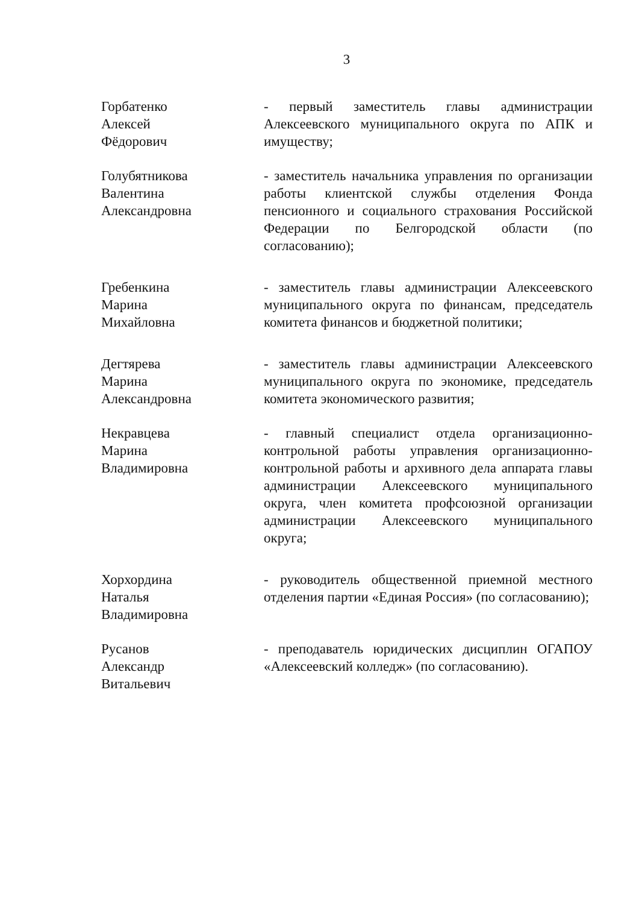3
Горбатенко
Алексей
Фёдорович
- первый заместитель главы администрации Алексеевского муниципального округа по АПК и имуществу;
Голубятникова
Валентина
Александровна
- заместитель начальника управления по организации работы клиентской службы отделения Фонда пенсионного и социального страхования Российской Федерации по Белгородской области (по согласованию);
Гребенкина
Марина
Михайловна
- заместитель главы администрации Алексеевского муниципального округа по финансам, председатель комитета финансов и бюджетной политики;
Дегтярева
Марина
Александровна
- заместитель главы администрации Алексеевского муниципального округа по экономике, председатель комитета экономического развития;
Некравцева
Марина
Владимировна
- главный специалист отдела организационно-контрольной работы управления организационно-контрольной работы и архивного дела аппарата главы администрации Алексеевского муниципального округа, член комитета профсоюзной организации администрации Алексеевского муниципального округа;
Хорхордина
Наталья
Владимировна
- руководитель общественной приемной местного отделения партии «Единая Россия» (по согласованию);
Русанов
Александр
Витальевич
- преподаватель юридических дисциплин ОГАПОУ «Алексеевский колледж» (по согласованию).